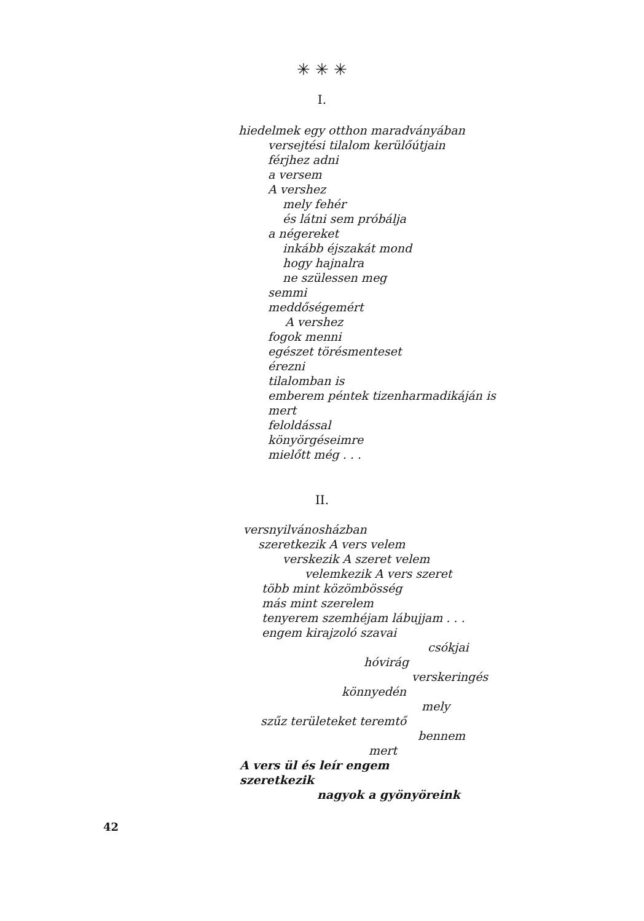✳ ✳ ✳
I.
hiedelmek egy otthon maradványában
versejtési tilalom kerülőútjain
férjhez adni
a versem
A vershez
mely fehér
és látni sem próbálja
a négereket
inkább éjszakát mond
hogy hajnalra
ne szülessen meg
semmi
meddőségemért
A vershez
fogok menni
egészet törésmenteset
érezni
tilalomban is
emberem péntek tizenharmadikáján is
mert
feloldással
könyörgéseimre
mielőtt még . . .
II.
versnyilvánosházban
szeretkezik A vers velem
verskezik A szeret velem
velemkezik A vers szeret
több mint közömbösség
más mint szerelem
tenyerem szemhéjam lábujjam . . .
engem kirajzoló szavai
csókjai
hóvirág
verskeringés
könnyedén
mely
szűz területeket teremtő
bennem
mert
A vers ül és leír engem
szeretkezik
nagyok a gyönyöreink
42